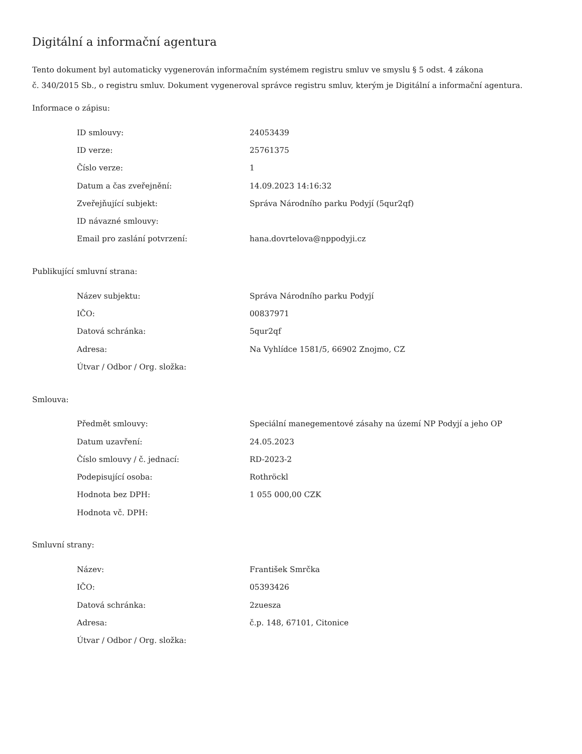Digitální a informační agentura
Tento dokument byl automaticky vygenerován informačním systémem registru smluv ve smyslu § 5 odst. 4 zákona
č. 340/2015 Sb., o registru smluv. Dokument vygeneroval správce registru smluv, kterým je Digitální a informační agentura.
Informace o zápisu:
| ID smlouvy: | 24053439 |
| ID verze: | 25761375 |
| Číslo verze: | 1 |
| Datum a čas zveřejnění: | 14.09.2023 14:16:32 |
| Zveřejňující subjekt: | Správa Národního parku Podyjí (5qur2qf) |
| ID návazné smlouvy: | |
| Email pro zaslání potvrzení: | hana.dovrtelova@nppodyji.cz |
Publikující smluvní strana:
| Název subjektu: | Správa Národního parku Podyjí |
| IČO: | 00837971 |
| Datová schránka: | 5qur2qf |
| Adresa: | Na Vyhlídce 1581/5, 66902 Znojmo, CZ |
| Útvar / Odbor / Org. složka: | |
Smlouva:
| Předmět smlouvy: | Speciální manegementové zásahy na území NP Podyjí a jeho OP |
| Datum uzavření: | 24.05.2023 |
| Číslo smlouvy / č. jednací: | RD-2023-2 |
| Podepisující osoba: | Rothröckl |
| Hodnota bez DPH: | 1 055 000,00 CZK |
| Hodnota vč. DPH: | |
Smluvní strany:
| Název: | František Smrčka |
| IČO: | 05393426 |
| Datová schránka: | 2zuesza |
| Adresa: | č.p. 148, 67101, Citonice |
| Útvar / Odbor / Org. složka: | |